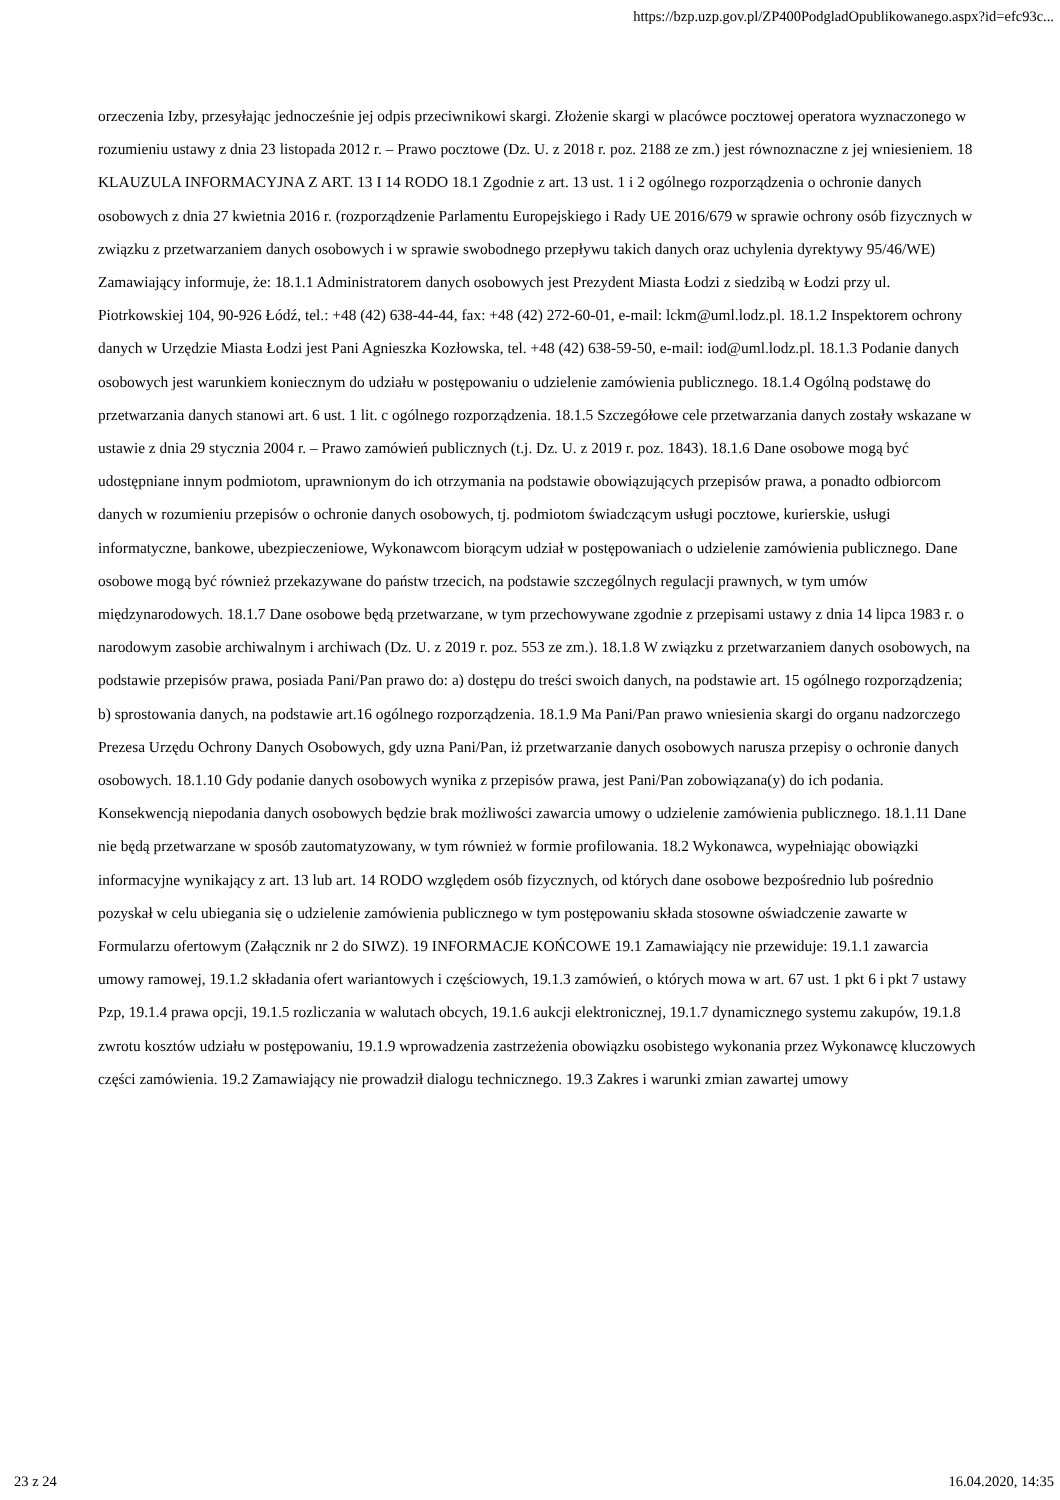https://bzp.uzp.gov.pl/ZP400PodgladOpublikowanego.aspx?id=efc93c...
orzeczenia Izby, przesyłając jednocześnie jej odpis przeciwnikowi skargi. Złożenie skargi w placówce pocztowej operatora wyznaczonego w rozumieniu ustawy z dnia 23 listopada 2012 r. – Prawo pocztowe (Dz. U. z 2018 r. poz. 2188 ze zm.) jest równoznaczne z jej wniesieniem. 18 KLAUZULA INFORMACYJNA Z ART. 13 I 14 RODO 18.1 Zgodnie z art. 13 ust. 1 i 2 ogólnego rozporządzenia o ochronie danych osobowych z dnia 27 kwietnia 2016 r. (rozporządzenie Parlamentu Europejskiego i Rady UE 2016/679 w sprawie ochrony osób fizycznych w związku z przetwarzaniem danych osobowych i w sprawie swobodnego przepływu takich danych oraz uchylenia dyrektywy 95/46/WE) Zamawiający informuje, że: 18.1.1 Administratorem danych osobowych jest Prezydent Miasta Łodzi z siedzibą w Łodzi przy ul. Piotrkowskiej 104, 90-926 Łódź, tel.: +48 (42) 638-44-44, fax: +48 (42) 272-60-01, e-mail: lckm@uml.lodz.pl. 18.1.2 Inspektorem ochrony danych w Urzędzie Miasta Łodzi jest Pani Agnieszka Kozłowska, tel. +48 (42) 638-59-50, e-mail: iod@uml.lodz.pl. 18.1.3 Podanie danych osobowych jest warunkiem koniecznym do udziału w postępowaniu o udzielenie zamówienia publicznego. 18.1.4 Ogólną podstawę do przetwarzania danych stanowi art. 6 ust. 1 lit. c ogólnego rozporządzenia. 18.1.5 Szczegółowe cele przetwarzania danych zostały wskazane w ustawie z dnia 29 stycznia 2004 r. – Prawo zamówień publicznych (t.j. Dz. U. z 2019 r. poz. 1843). 18.1.6 Dane osobowe mogą być udostępniane innym podmiotom, uprawnionym do ich otrzymania na podstawie obowiązujących przepisów prawa, a ponadto odbiorcom danych w rozumieniu przepisów o ochronie danych osobowych, tj. podmiotom świadczącym usługi pocztowe, kurierskie, usługi informatyczne, bankowe, ubezpieczeniowe, Wykonawcom biorącym udział w postępowaniach o udzielenie zamówienia publicznego. Dane osobowe mogą być również przekazywane do państw trzecich, na podstawie szczególnych regulacji prawnych, w tym umów międzynarodowych. 18.1.7 Dane osobowe będą przetwarzane, w tym przechowywane zgodnie z przepisami ustawy z dnia 14 lipca 1983 r. o narodowym zasobie archiwalnym i archiwach (Dz. U. z 2019 r. poz. 553 ze zm.). 18.1.8 W związku z przetwarzaniem danych osobowych, na podstawie przepisów prawa, posiada Pani/Pan prawo do: a) dostępu do treści swoich danych, na podstawie art. 15 ogólnego rozporządzenia; b) sprostowania danych, na podstawie art.16 ogólnego rozporządzenia. 18.1.9 Ma Pani/Pan prawo wniesienia skargi do organu nadzorczego Prezesa Urzędu Ochrony Danych Osobowych, gdy uzna Pani/Pan, iż przetwarzanie danych osobowych narusza przepisy o ochronie danych osobowych. 18.1.10 Gdy podanie danych osobowych wynika z przepisów prawa, jest Pani/Pan zobowiązana(y) do ich podania. Konsekwencją niepodania danych osobowych będzie brak możliwości zawarcia umowy o udzielenie zamówienia publicznego. 18.1.11 Dane nie będą przetwarzane w sposób zautomatyzowany, w tym również w formie profilowania. 18.2 Wykonawca, wypełniając obowiązki informacyjne wynikający z art. 13 lub art. 14 RODO względem osób fizycznych, od których dane osobowe bezpośrednio lub pośrednio pozyskał w celu ubiegania się o udzielenie zamówienia publicznego w tym postępowaniu składa stosowne oświadczenie zawarte w Formularzu ofertowym (Załącznik nr 2 do SIWZ). 19 INFORMACJE KOŃCOWE 19.1 Zamawiający nie przewiduje: 19.1.1 zawarcia umowy ramowej, 19.1.2 składania ofert wariantowych i częściowych, 19.1.3 zamówień, o których mowa w art. 67 ust. 1 pkt 6 i pkt 7 ustawy Pzp, 19.1.4 prawa opcji, 19.1.5 rozliczania w walutach obcych, 19.1.6 aukcji elektronicznej, 19.1.7 dynamicznego systemu zakupów, 19.1.8 zwrotu kosztów udziału w postępowaniu, 19.1.9 wprowadzenia zastrzeżenia obowiązku osobistego wykonania przez Wykonawcę kluczowych części zamówienia. 19.2 Zamawiający nie prowadził dialogu technicznego. 19.3 Zakres i warunki zmian zawartej umowy
23 z 24 16.04.2020, 14:35